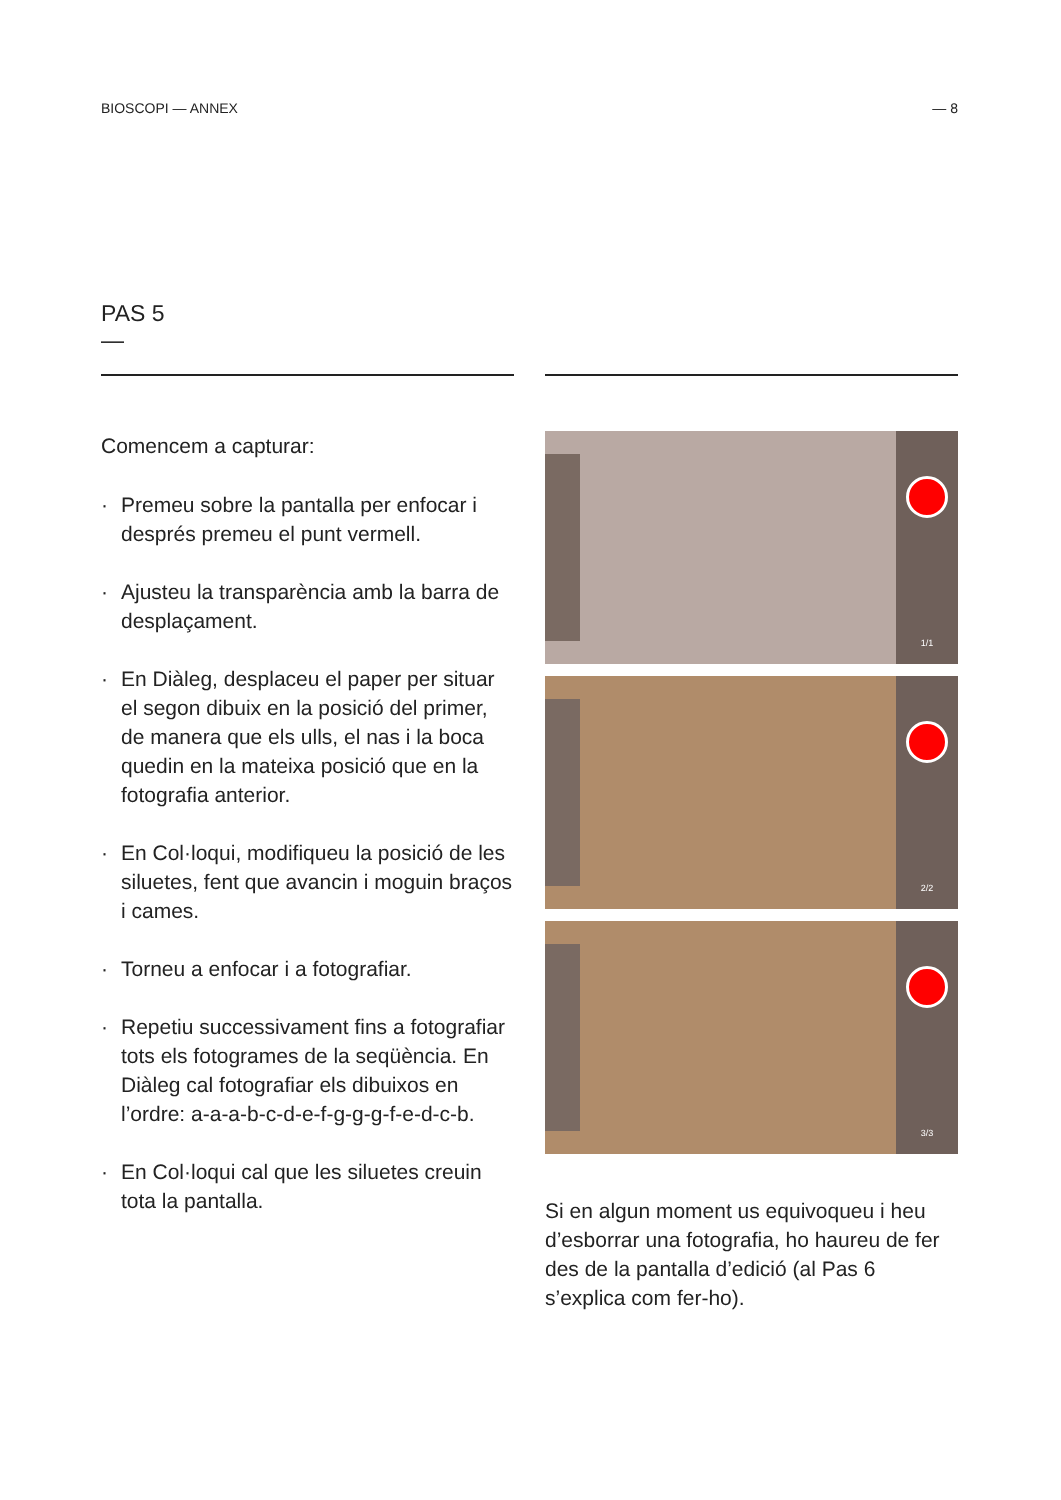BIOSCOPI — ANNEX — 8
PAS 5
—
Comencem a capturar:
· Premeu sobre la pantalla per enfocar i després premeu el punt vermell.
· Ajusteu la transparència amb la barra de desplaçament.
· En Diàleg, desplaceu el paper per situar el segon dibuix en la posició del primer, de manera que els ulls, el nas i la boca quedin en la mateixa posició que en la fotografia anterior.
· En Col·loqui, modifiqueu la posició de les siluetes, fent que avancin i moguin braços i cames.
· Torneu a enfocar i a fotografiar.
· Repetiu successivament fins a fotografiar tots els fotogrames de la seqüència. En Diàleg cal fotografiar els dibuixos en l’ordre: a-a-a-b-c-d-e-f-g-g-g-f-e-d-c-b.
· En Col·loqui cal que les siluetes creuin tota la pantalla.
1/1
2/2
3/3
Si en algun moment us equivoqueu i heu d’esborrar una fotografia, ho haureu de fer des de la pantalla d’edició (al Pas 6 s’explica com fer-ho).